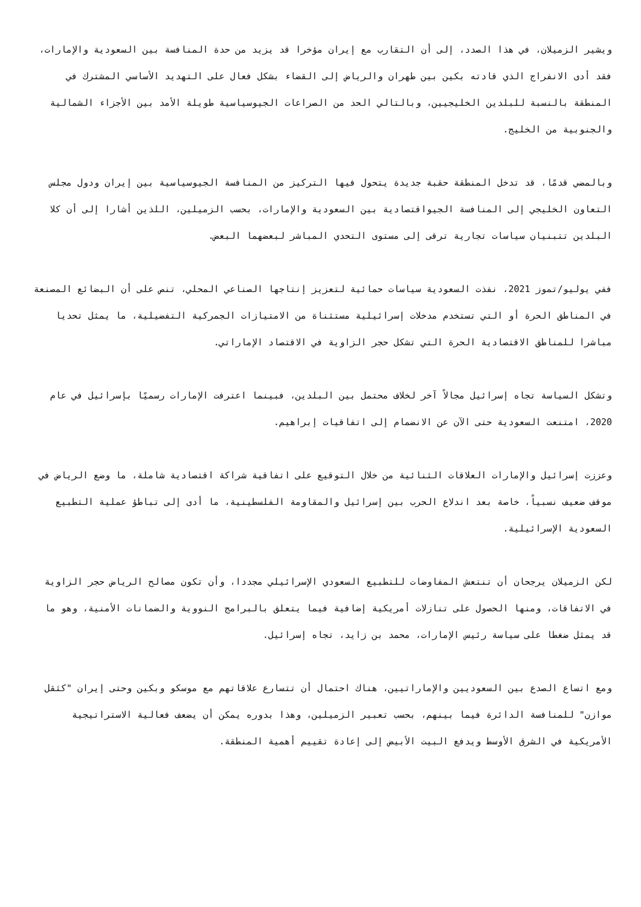ويشير الزميلان، في هذا الصدد، إلى أن التقارب مع إيران مؤخرا قد يزيد من حدة المنافسة بين السعودية والإمارات، فقد أدى الانفراج الذي قادته بكين بين طهران والرياض إلى القضاء بشكل فعال على التهديد الأساسي المشترك في المنطقة بالنسبة للبلدين الخليجيين، وبالتالي الحد من الصراعات الجيوسياسية طويلة الأمد بين الأجزاء الشمالية والجنوبية من الخليج.
وبالمضي قدمًا، قد تدخل المنطقة حقبة جديدة يتحول فيها التركيز من المنافسة الجيوسياسية بين إيران ودول مجلس التعاون الخليجي إلى المنافسة الجيواقتصادية بين السعودية والإمارات، بحسب الزميلين، اللذين أشارا إلى أن كلا البلدين تتبنيان سياسات تجارية ترقى إلى مستوى التحدي المباشر لبعضهما البعض.
ففي يوليو/تموز 2021، نفذت السعودية سياسات حمائية لتعزيز إنتاجها الصناعي المحلي، تنص على أن البضائع المصنعة في المناطق الحرة أو التي تستخدم مدخلات إسرائيلية مستثناة من الامتيازات الجمركية التفضيلية، ما يمثل تحديا مباشرا للمناطق الاقتصادية الحرة التي تشكل حجر الزاوية في الاقتصاد الإماراتي.
وتشكل السياسة تجاه إسرائيل مجالاً آخر لخلاف محتمل بين البلدين، فبينما اعترفت الإمارات رسميًا بإسرائيل في عام 2020، امتنعت السعودية حتى الآن عن الانضمام إلى اتفاقيات إبراهيم.
وعززت إسرائيل والإمارات العلاقات الثنائية من خلال التوقيع على اتفاقية شراكة اقتصادية شاملة، ما وضع الرياض في موقف ضعيف نسبياً، خاصة بعد اندلاع الحرب بين إسرائيل والمقاومة الفلسطينية، ما أدى إلى تباطؤ عملية التطبيع السعودية الإسرائيلية.
لكن الزميلان يرجحان أن تنتعش المفاوضات للتطبيع السعودي الإسرائيلي مجددا، وأن تكون مصالح الرياض حجر الزاوية في الاتفاقات، ومنها الحصول على تنازلات أمريكية إضافية فيما يتعلق بالبرامج النووية والضمانات الأمنية، وهو ما قد يمثل ضغطا على سياسة رئيس الإمارات، محمد بن زايد، تجاه إسرائيل.
ومع اتساع الصدع بين السعوديين والإماراتيين، هناك احتمال أن تتسارع علاقاتهم مع موسكو وبكين وحتى إيران "كثقل موازن" للمنافسة الدائرة فيما بينهم، بحسب تعبير الزميلين، وهذا بدوره يمكن أن يضعف فعالية الاستراتيجية الأمريكية في الشرق الأوسط ويدفع البيت الأبيض إلى إعادة تقييم أهمية المنطقة.